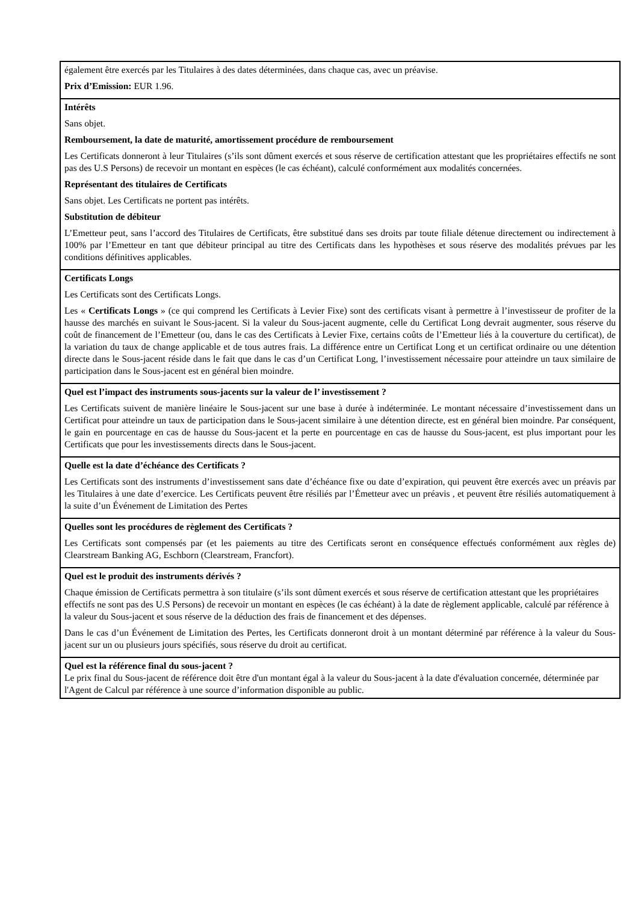| également être exercés par les Titulaires à des dates déterminées, dans chaque cas, avec un préavise. Prix d’Emission: EUR 1.96. |
| Intérêts Sans objet. Remboursement, la date de maturité, amortissement procédure de remboursement Les Certificats donneront à leur Titulaires (s’ils sont dûment exercés et sous réserve de certification attestant que les propriétaires effectifs ne sont pas des U.S Persons) de recevoir un montant en espèces (le cas échéant), calculé conformément aux modalités concernées. Représentant des titulaires de Certificats Sans objet. Les Certificats ne portent pas intérêts. Substitution de débiteur L’Emetteur peut, sans l’accord des Titulaires de Certificats, être substitué dans ses droits par toute filiale détenue directement ou indirectement à 100% par l’Emetteur en tant que débiteur principal au titre des Certificats dans les hypothèses et sous réserve des modalités prévues par les conditions définitives applicables. |
| Certificats Longs Les Certificats sont des Certificats Longs. Les « Certificats Longs » (ce qui comprend les Certificats à Levier Fixe) sont des certificats visant à permettre à l’investisseur de profiter de la hausse des marchés en suivant le Sous-jacent. Si la valeur du Sous-jacent augmente, celle du Certificat Long devrait augmenter, sous réserve du coût de financement de l’Emetteur (ou, dans le cas des Certificats à Levier Fixe, certains coûts de l’Emetteur liés à la couverture du certificat), de la variation du taux de change applicable et de tous autres frais. La différence entre un Certificat Long et un certificat ordinaire ou une détention directe dans le Sous-jacent réside dans le fait que dans le cas d’un Certificat Long, l’investissement nécessaire pour atteindre un taux similaire de participation dans le Sous-jacent est en général bien moindre. |
| Quel est l’impact des instruments sous-jacents sur la valeur de l’ investissement ? Les Certificats suivent de manière linéaire le Sous-jacent sur une base à durée à indéterminée. Le montant nécessaire d’investissement dans un Certificat pour atteindre un taux de participation dans le Sous-jacent similaire à une détention directe, est en général bien moindre. Par conséquent, le gain en pourcentage en cas de hausse du Sous-jacent et la perte en pourcentage en cas de hausse du Sous-jacent, est plus important pour les Certificats que pour les investissements directs dans le Sous-jacent. |
| Quelle est la date d’échéance des Certificats ? Les Certificats sont des instruments d’investissement sans date d’échéance fixe ou date d’expiration, qui peuvent être exercés avec un préavis par les Titulaires à une date d’exercice. Les Certificats peuvent être résiliés par l’Émetteur avec un préavis , et peuvent être résiliés automatiquement à la suite d’un Événement de Limitation des Pertes |
| Quelles sont les procédures de règlement des Certificats ? Les Certificats sont compensés par (et les paiements au titre des Certificats seront en conséquence effectués conformément aux règles de) Clearstream Banking AG, Eschborn (Clearstream, Francfort). |
| Quel est le produit des instruments dérivés ? Chaque émission de Certificats permettra à son titulaire (s’ils sont dûment exercés et sous réserve de certification attestant que les propriétaires effectifs ne sont pas des U.S Persons) de recevoir un montant en espèces (le cas échéant) à la date de règlement applicable, calculé par référence à la valeur du Sous-jacent et sous réserve de la déduction des frais de financement et des dépenses. Dans le cas d’un Événement de Limitation des Pertes, les Certificats donneront droit à un montant déterminé par référence à la valeur du Sous-jacent sur un ou plusieurs jours spécifiés, sous réserve du droit au certificat. |
| Quel est la référence final du sous-jacent ? Le prix final du Sous-jacent de référence doit être d'un montant égal à la valeur du Sous-jacent à la date d'évaluation concernée, déterminée par l'Agent de Calcul par référence à une source d’information disponible au public. |